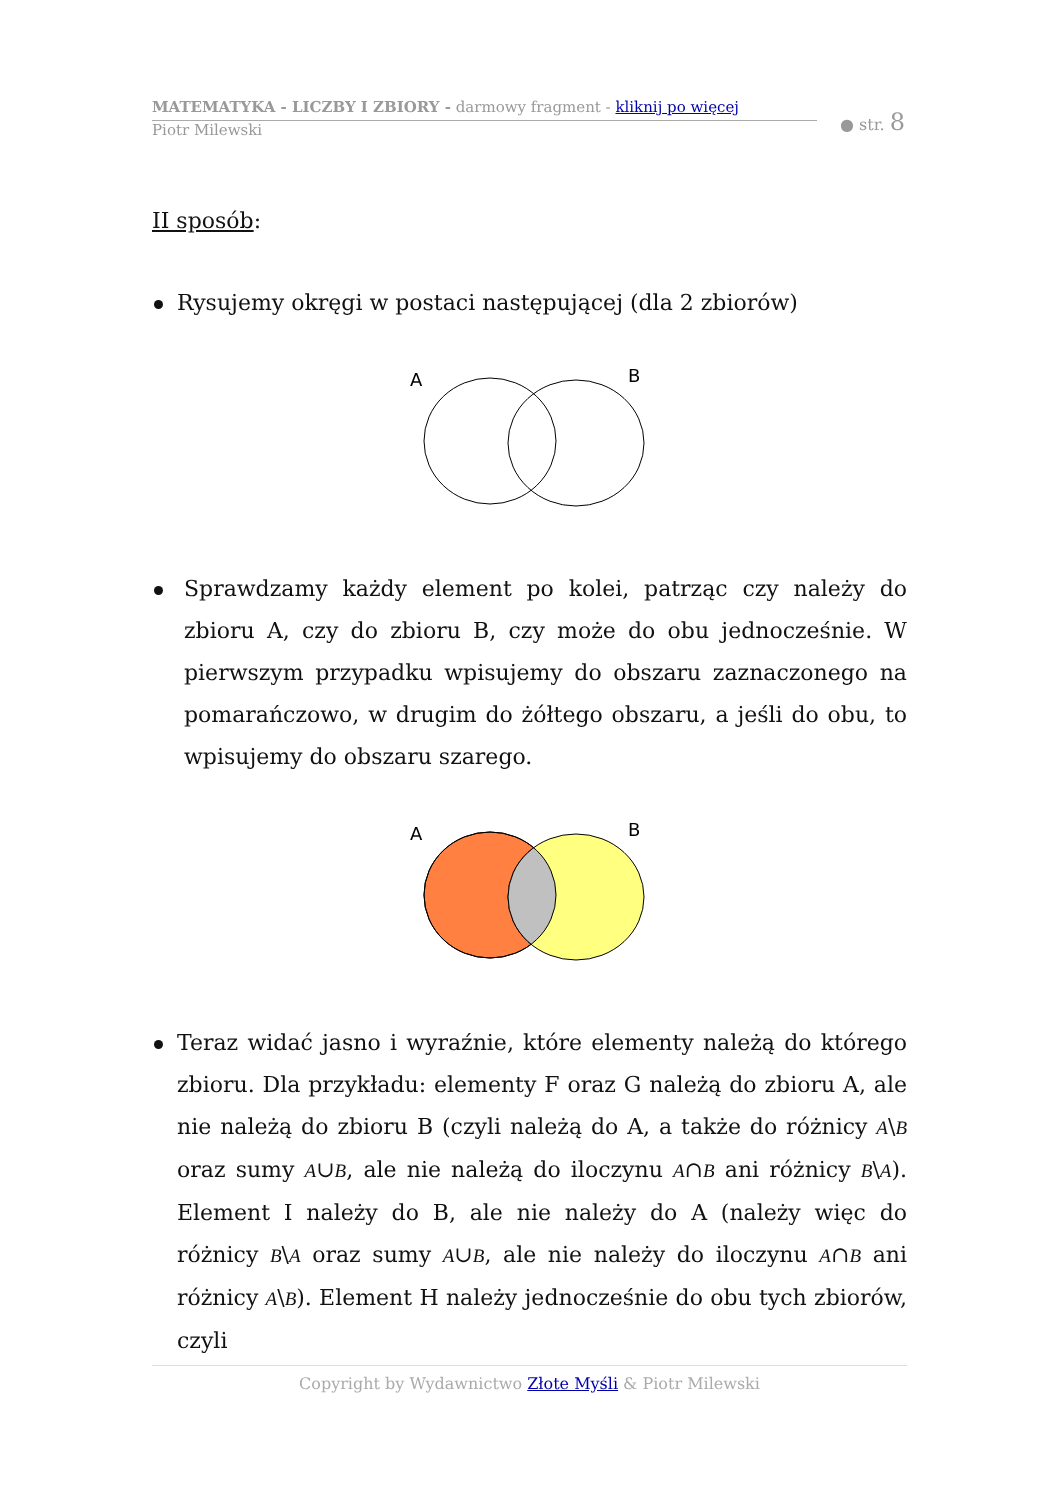MATEMATYKA - LICZBY I ZBIORY - darmowy fragment - kliknij po więcej
Piotr Milewski
● str. 8
II sposób:
Rysujemy okręgi w postaci następującej (dla 2 zbiorów)
A
B
Sprawdzamy każdy element po kolei, patrząc czy należy do zbioru A, czy do zbioru B, czy może do obu jednocześnie. W pierwszym przypadku wpisujemy do obszaru zaznaczonego na pomarańczowo, w drugim do żółtego obszaru, a jeśli do obu, to wpisujemy do obszaru szarego.
A
B
Teraz widać jasno i wyraźnie, które elementy należą do którego zbioru. Dla przykładu: elementy F oraz G należą do zbioru A, ale nie należą do zbioru B (czyli należą do A, a także do różnicy A\B oraz sumy A∪B, ale nie należą do iloczynu A∩B ani różnicy B\A). Element I należy do B, ale nie należy do A (należy więc do różnicy B\A oraz sumy A∪B, ale nie należy do iloczynu A∩B ani różnicy A\B). Element H należy jednocześnie do obu tych zbiorów, czyli
Copyright by Wydawnictwo Złote Myśli & Piotr Milewski